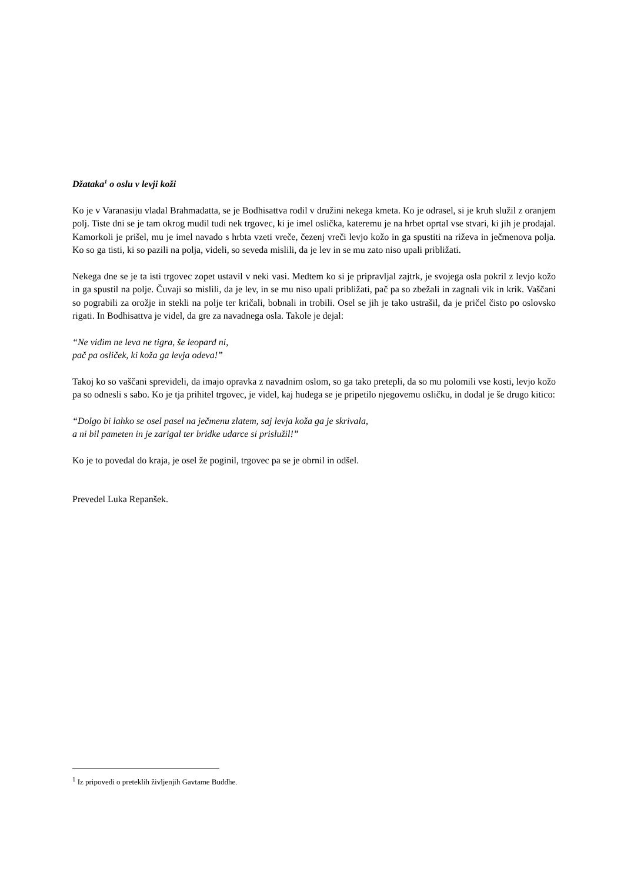Džataka<sup>1</sup> o oslu v levji koži
Ko je v Varanasiju vladal Brahmadatta, se je Bodhisattva rodil v družini nekega kmeta. Ko je odrasel, si je kruh služil z oranjem polj. Tiste dni se je tam okrog mudil tudi nek trgovec, ki je imel oslička, kateremu je na hrbet oprtal vse stvari, ki jih je prodajal. Kamorkoli je prišel, mu je imel navado s hrbta vzeti vreče, čezenj vreči levjo kožo in ga spustiti na riževa in ječmenova polja. Ko so ga tisti, ki so pazili na polja, videli, so seveda mislili, da je lev in se mu zato niso upali približati.
Nekega dne se je ta isti trgovec zopet ustavil v neki vasi. Medtem ko si je pripravljal zajtrk, je svojega osla pokril z levjo kožo in ga spustil na polje. Čuvaji so mislili, da je lev, in se mu niso upali približati, pač pa so zbežali in zagnali vik in krik. Vaščani so pograbili za orožje in stekli na polje ter kričali, bobnali in trobili. Osel se jih je tako ustrašil, da je pričel čisto po oslovsko rigati. In Bodhisattva je videl, da gre za navadnega osla. Takole je dejal:
“Ne vidim ne leva ne tigra, še leopard ni,
pač pa osliček, ki koža ga levja odeva!”
Takoj ko so vaščani sprevideli, da imajo opravka z navadnim oslom, so ga tako pretepli, da so mu polomili vse kosti, levjo kožo pa so odnesli s sabo. Ko je tja prihitel trgovec, je videl, kaj hudega se je pripetilo njegovemu osličku, in dodal je še drugo kitico:
“Dolgo bi lahko se osel pasel na ječmenu zlatem, saj levja koža ga je skrivala,
a ni bil pameten in je zarigal ter bridke udarce si prislužil!”
Ko je to povedal do kraja, je osel že poginil, trgovec pa se je obrnil in odšel.
Prevedel Luka Repanšek.
<sup>1</sup> Iz pripovedi o preteklih življenjih Gavtame Buddhe.